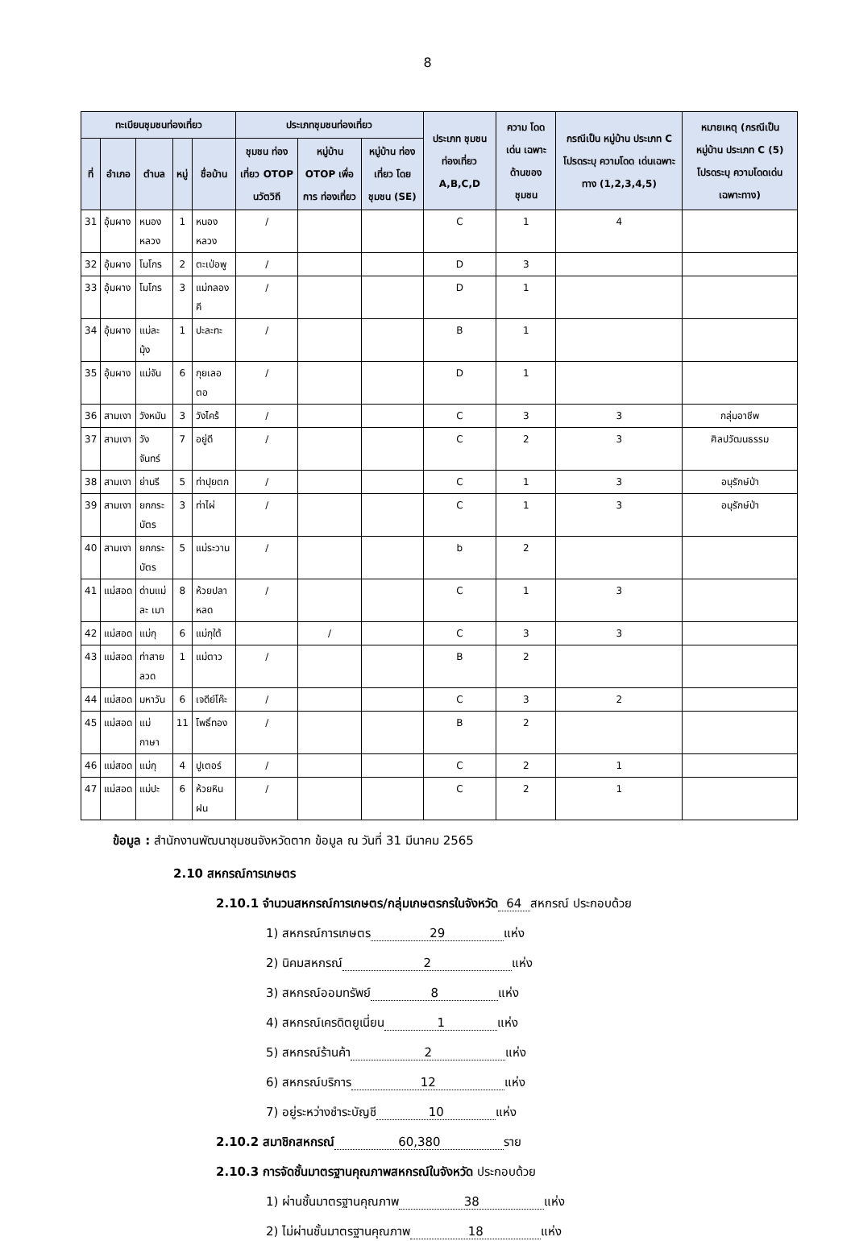8
| ทะเบียนชุมชนท่องเที่ยว | | | | | ประเภทชุมชนท่องเที่ยว | | | ประเภท ชุมชน ท่องเที่ยว A,B,C,D | ความ โดดเด่น เฉพาะ ด้านของ ชุมชน | กรณีเป็น หมู่บ้าน ประเภท C โปรดระบุ ความโดด เด่นเฉพาะ ทาง (1,2,3,4,5) | หมายเหตุ (กรณีเป็น หมู่บ้าน ประเภท C (5) โปรดระบุ ความโดดเด่น เฉพาะทาง) |
| --- | --- | --- | --- | --- | --- | --- | --- | --- | --- | --- | --- |
| ที่ | อำเภอ | ตำบล | หมู่ | ชื่อบ้าน | ชุมชน ท่องเที่ยว OTOP นวัตวิถี | หมู่บ้าน OTOP เพื่อการ ท่องเที่ยว | หมู่บ้าน ท่องเที่ยว โดย ชุมชน (SE) | | | | |
| 31 | อุ้มผาง | หนองหลวง | 1 | หนองหลวง | / | | | C | 1 | 4 | |
| 32 | อุ้มผาง | โมโกร | 2 | ตะเป่อพู | / | | | D | 3 | | |
| 33 | อุ้มผาง | โมโกร | 3 | แม่กลองคี | / | | | D | 1 | | |
| 34 | อุ้มผาง | แม่ละมุ้ง | 1 | ปะละทะ | / | | | B | 1 | | |
| 35 | อุ้มผาง | แม่จัน | 6 | กุยเลอตอ | / | | | D | 1 | | |
| 36 | สามเงา | วังหมัน | 3 | วังไคร้ | / | | | C | 3 | 3 | กลุ่มอาชีพ |
| 37 | สามเงา | วังจันทร์ | 7 | อยู่ดี | / | | | C | 2 | 3 | ศิลปวัฒนธรรม |
| 38 | สามเงา | ย่านรี | 5 | ท่าปุยตก | / | | | C | 1 | 3 | อนุรักษ์ป่า |
| 39 | สามเงา | ยกกระบัตร | 3 | ท่าไผ่ | / | | | C | 1 | 3 | อนุรักษ์ป่า |
| 40 | สามเงา | ยกกระบัตร | 5 | แม่ระวาน | / | | | b | 2 | | |
| 41 | แม่สอด | ด่านแม่ละ เมา | 8 | ห้วยปลา หลด | / | | | C | 1 | 3 | |
| 42 | แม่สอด | แม่กุ | 6 | แม่กุใต้ | | / | | C | 3 | 3 | |
| 43 | แม่สอด | ท่าสายลวด | 1 | แม่ตาว | / | | | B | 2 | | |
| 44 | แม่สอด | มหาวัน | 6 | เจดีย์โค๊ะ | / | | | C | 3 | 2 | |
| 45 | แม่สอด | แม่กาษา | 11 | โพธิ์ทอง | / | | | B | 2 | | |
| 46 | แม่สอด | แม่กุ | 4 | ปูเตอร์ | / | | | C | 2 | 1 | |
| 47 | แม่สอด | แม่ปะ | 6 | ห้วยหินฝน | / | | | C | 2 | 1 | |
ข้อมูล : สำนักงานพัฒนาชุมชนจังหวัดตาก ข้อมูล ณ วันที่ 31 มีนาคม 2565
2.10 สหกรณ์การเกษตร
2.10.1 จำนวนสหกรณ์การเกษตร/กลุ่มเกษตรกรในจังหวัด 64 สหกรณ์ ประกอบด้วย
1) สหกรณ์การเกษตร 29 แห่ง
2) นิคมสหกรณ์ 2 แห่ง
3) สหกรณ์ออมทรัพย์ 8 แห่ง
4) สหกรณ์เครดิตยูเนี่ยน 1 แห่ง
5) สหกรณ์ร้านค้า 2 แห่ง
6) สหกรณ์บริการ 12 แห่ง
7) อยู่ระหว่างชำระบัญชี 10 แห่ง
2.10.2 สมาชิกสหกรณ์ 60,380 ราย
2.10.3 การจัดชั้นมาตรฐานคุณภาพสหกรณ์ในจังหวัด ประกอบด้วย
1) ผ่านชั้นมาตรฐานคุณภาพ 38 แห่ง
2) ไม่ผ่านชั้นมาตรฐานคุณภาพ 18 แห่ง